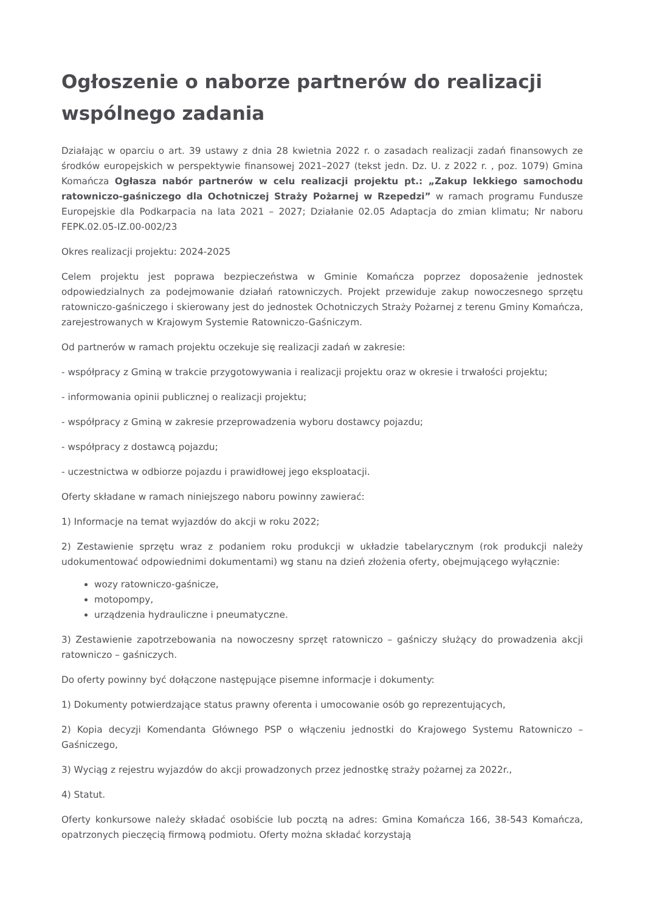Ogłoszenie o naborze partnerów do realizacji wspólnego zadania
Działając w oparciu o art. 39 ustawy z dnia 28 kwietnia 2022 r. o zasadach realizacji zadań finansowych ze środków europejskich w perspektywie finansowej 2021–2027 (tekst jedn. Dz. U. z 2022 r. , poz. 1079) Gmina Komańcza Ogłasza nabór partnerów w celu realizacji projektu pt.: „Zakup lekkiego samochodu ratowniczo-gaśniczego dla Ochotniczej Straży Pożarnej w Rzepedzi” w ramach programu Fundusze Europejskie dla Podkarpacia na lata 2021 – 2027; Działanie 02.05 Adaptacja do zmian klimatu; Nr naboru FEPK.02.05-IZ.00-002/23
Okres realizacji projektu: 2024-2025
Celem projektu jest poprawa bezpieczeństwa w Gminie Komańcza poprzez doposażenie jednostek odpowiedzialnych za podejmowanie działań ratowniczych. Projekt przewiduje zakup nowoczesnego sprzętu ratowniczo-gaśniczego i skierowany jest do jednostek Ochotniczych Straży Pożarnej z terenu Gminy Komańcza, zarejestrowanych w Krajowym Systemie Ratowniczo-Gaśniczym.
Od partnerów w ramach projektu oczekuje się realizacji zadań w zakresie:
- współpracy z Gminą w trakcie przygotowywania i realizacji projektu oraz w okresie i trwałości projektu;
- informowania opinii publicznej o realizacji projektu;
- współpracy z Gminą w zakresie przeprowadzenia wyboru dostawcy pojazdu;
- współpracy z dostawcą pojazdu;
- uczestnictwa w odbiorze pojazdu i prawidłowej jego eksploatacji.
Oferty składane w ramach niniejszego naboru powinny zawierać:
1) Informacje na temat wyjazdów do akcji w roku 2022;
2) Zestawienie sprzętu wraz z podaniem roku produkcji w układzie tabelarycznym (rok produkcji należy udokumentować odpowiednimi dokumentami) wg stanu na dzień złożenia oferty, obejmującego wyłącznie:
wozy ratowniczo-gaśnicze,
motopompy,
urządzenia hydrauliczne i pneumatyczne.
3) Zestawienie zapotrzebowania na nowoczesny sprzęt ratowniczo – gaśniczy służący do prowadzenia akcji ratowniczo – gaśniczych.
Do oferty powinny być dołączone następujące pisemne informacje i dokumenty:
1) Dokumenty potwierdzające status prawny oferenta i umocowanie osób go reprezentujących,
2) Kopia decyzji Komendanta Głównego PSP o włączeniu jednostki do Krajowego Systemu Ratowniczo – Gaśniczego,
3) Wyciąg z rejestru wyjazdów do akcji prowadzonych przez jednostkę straży pożarnej za 2022r.,
4) Statut.
Oferty konkursowe należy składać osobiście lub pocztą na adres: Gmina Komańcza 166, 38-543 Komańcza, opatrzonych pieczęcią firmową podmiotu. Oferty można składać korzystają